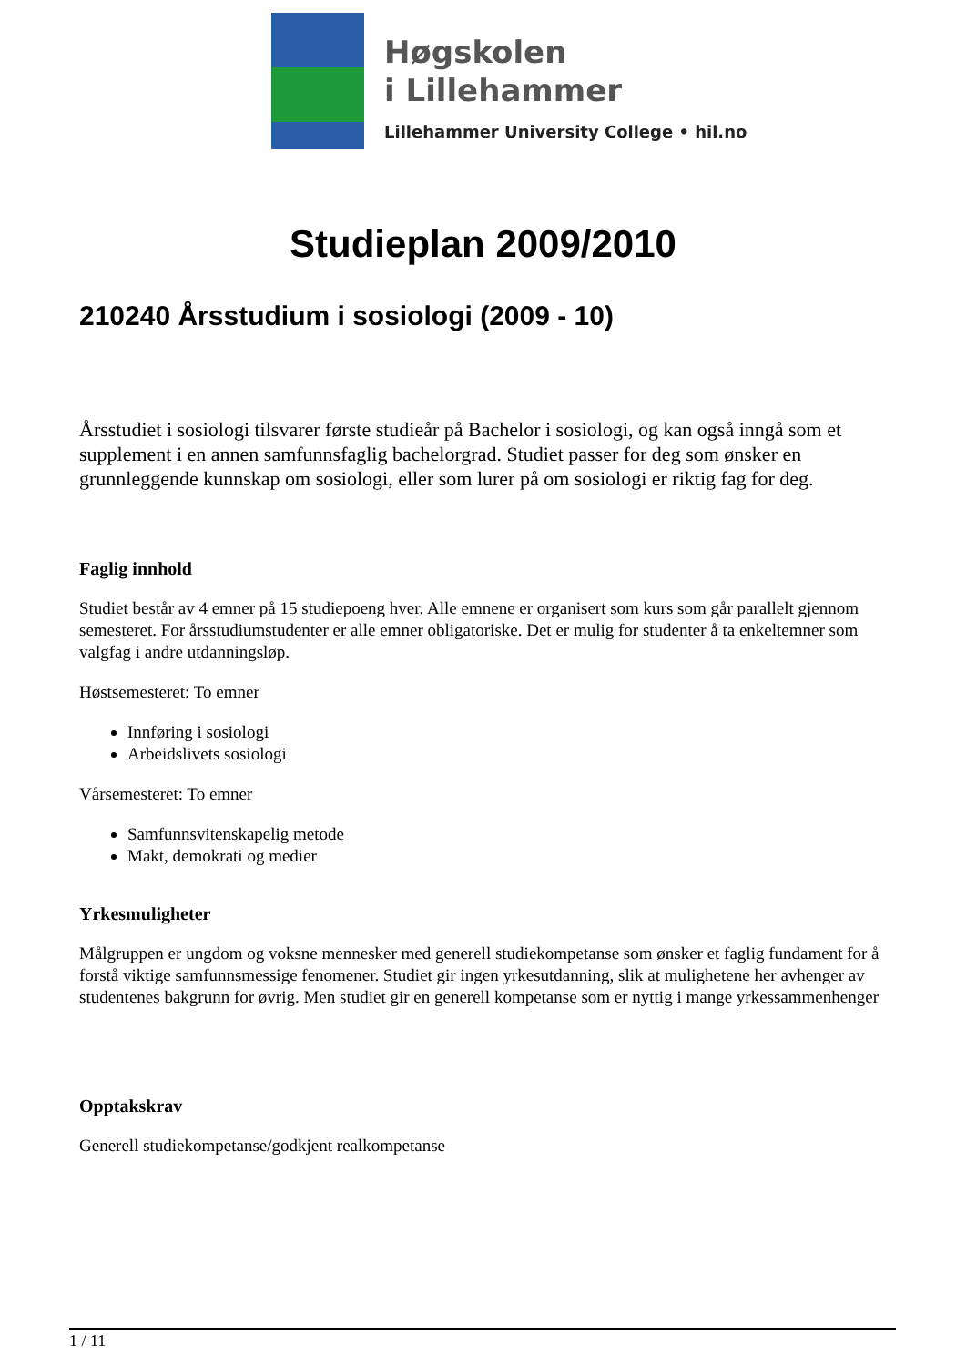Høgskolen
i Lillehammer
Lillehammer University College • hil.no
Studieplan 2009/2010
210240 Årsstudium i sosiologi (2009 - 10)
Årsstudiet i sosiologi tilsvarer første studieår på Bachelor i sosiologi, og kan også inngå som et supplement i en annen samfunnsfaglig bachelorgrad. Studiet passer for deg som ønsker en grunnleggende kunnskap om sosiologi, eller som lurer på om sosiologi er riktig fag for deg.
Faglig innhold
Studiet består av 4 emner på 15 studiepoeng hver. Alle emnene er organisert som kurs som går parallelt gjennom semesteret. For årsstudiumstudenter er alle emner obligatoriske. Det er mulig for studenter å ta enkeltemner som valgfag i andre utdanningsløp.
Høstsemesteret: To emner
Innføring i sosiologi
Arbeidslivets sosiologi
Vårsemesteret: To emner
Samfunnsvitenskapelig metode
Makt, demokrati og medier
Yrkesmuligheter
Målgruppen er ungdom og voksne mennesker med generell studiekompetanse som ønsker et faglig fundament for å forstå viktige samfunnsmessige fenomener. Studiet gir ingen yrkesutdanning, slik at mulighetene her avhenger av studentenes bakgrunn for øvrig. Men studiet gir en generell kompetanse som er nyttig i mange yrkessammenhenger
Opptakskrav
Generell studiekompetanse/godkjent realkompetanse
1 / 11